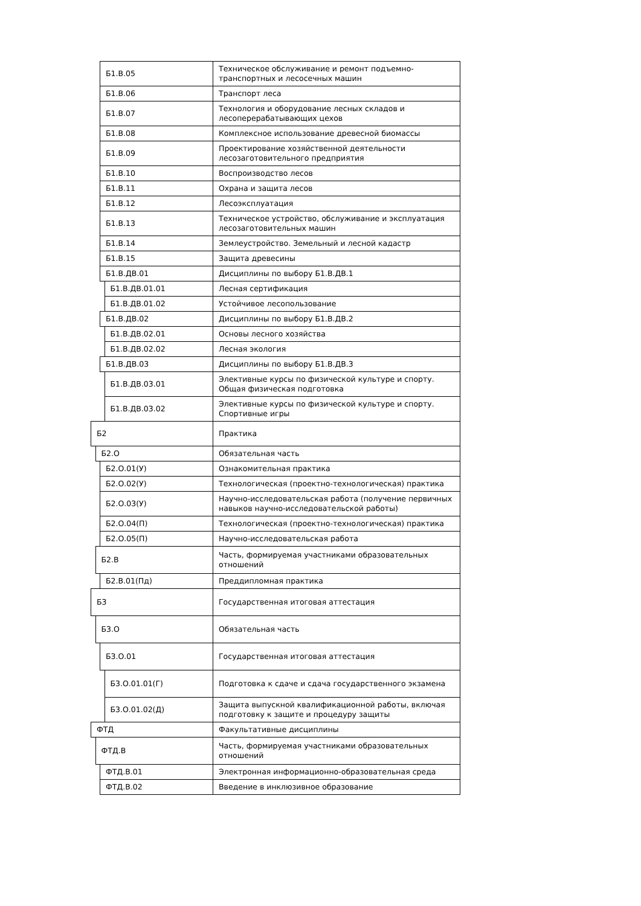| | | Б1.В.05 | | Техническое обслуживание и ремонт подъемно-транспортных и лесосечных машин |
| | | Б1.В.06 | | Транспорт леса |
| | | Б1.В.07 | | Технология и оборудование лесных складов и лесоперерабатывающих цехов |
| | | Б1.В.08 | | Комплексное использование древесной биомассы |
| | | Б1.В.09 | | Проектирование хозяйственной деятельности лесозаготовительного предприятия |
| | | Б1.В.10 | | Воспроизводство лесов |
| | | Б1.В.11 | | Охрана и защита лесов |
| | | Б1.В.12 | | Лесоэксплуатация |
| | | Б1.В.13 | | Техническое устройство, обслуживание и эксплуатация лесозаготовительных машин |
| | | Б1.В.14 | | Землеустройство. Земельный и лесной кадастр |
| | | Б1.В.15 | | Защита древесины |
| | | Б1.В.ДВ.01 | | Дисциплины по выбору Б1.В.ДВ.1 |
| | | | Б1.В.ДВ.01.01 | Лесная сертификация |
| | | | Б1.В.ДВ.01.02 | Устойчивое лесопользование |
| | | Б1.В.ДВ.02 | | Дисциплины по выбору Б1.В.ДВ.2 |
| | | | Б1.В.ДВ.02.01 | Основы лесного хозяйства |
| | | | Б1.В.ДВ.02.02 | Лесная экология |
| | | Б1.В.ДВ.03 | | Дисциплины по выбору Б1.В.ДВ.3 |
| | | | Б1.В.ДВ.03.01 | Элективные курсы по физической культуре и спорту. Общая физическая подготовка |
| | | | Б1.В.ДВ.03.02 | Элективные курсы по физической культуре и спорту. Спортивные игры |
| Б2 | | | | Практика |
| | Б2.О | | | Обязательная часть |
| | | Б2.О.01(У) | | Ознакомительная практика |
| | | Б2.О.02(У) | | Технологическая (проектно-технологическая) практика |
| | | Б2.О.03(У) | | Научно-исследовательская работа (получение первичных навыков научно-исследовательской работы) |
| | | Б2.О.04(П) | | Технологическая (проектно-технологическая) практика |
| | | Б2.О.05(П) | | Научно-исследовательская работа |
| | Б2.В | | | Часть, формируемая участниками образовательных отношений |
| | | Б2.В.01(Пд) | | Преддипломная практика |
| Б3 | | | | Государственная итоговая аттестация |
| | Б3.О | | | Обязательная часть |
| | | Б3.О.01 | | Государственная итоговая аттестация |
| | | | Б3.О.01.01(Г) | Подготовка к сдаче и сдача государственного экзамена |
| | | | Б3.О.01.02(Д) | Защита выпускной квалификационной работы, включая подготовку к защите и процедуру защиты |
| ФТД | | | | Факультативные дисциплины |
| | ФТД.В | | | Часть, формируемая участниками образовательных отношений |
| | | ФТД.В.01 | | Электронная информационно-образовательная среда |
| | | ФТД.В.02 | | Введение в инклюзивное образование |